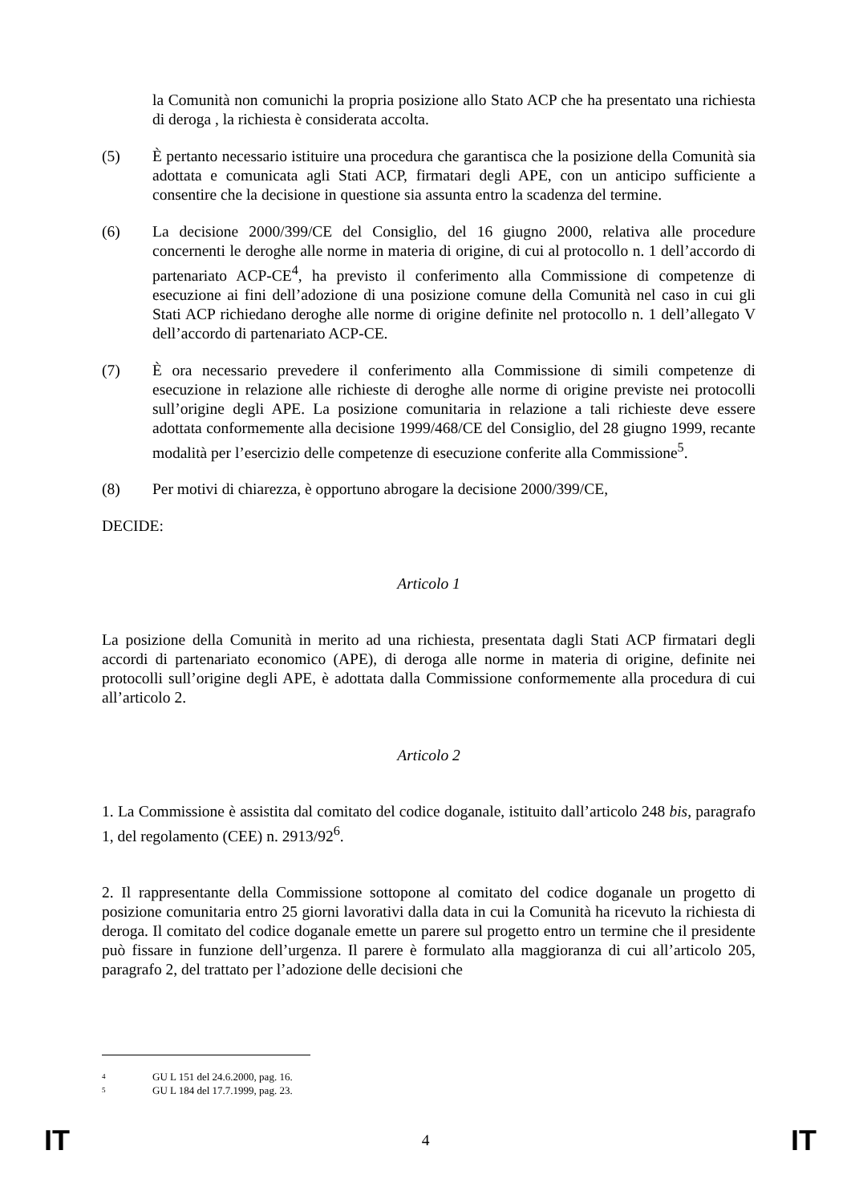la Comunità non comunichi la propria posizione allo Stato ACP che ha presentato una richiesta di deroga , la richiesta è considerata accolta.
(5) È pertanto necessario istituire una procedura che garantisca che la posizione della Comunità sia adottata e comunicata agli Stati ACP, firmatari degli APE, con un anticipo sufficiente a consentire che la decisione in questione sia assunta entro la scadenza del termine.
(6) La decisione 2000/399/CE del Consiglio, del 16 giugno 2000, relativa alle procedure concernenti le deroghe alle norme in materia di origine, di cui al protocollo n. 1 dell’accordo di partenariato ACP-CE<sup>4</sup>, ha previsto il conferimento alla Commissione di competenze di esecuzione ai fini dell’adozione di una posizione comune della Comunità nel caso in cui gli Stati ACP richiedano deroghe alle norme di origine definite nel protocollo n. 1 dell’allegato V dell’accordo di partenariato ACP-CE.
(7) È ora necessario prevedere il conferimento alla Commissione di simili competenze di esecuzione in relazione alle richieste di deroghe alle norme di origine previste nei protocolli sull’origine degli APE. La posizione comunitaria in relazione a tali richieste deve essere adottata conformemente alla decisione 1999/468/CE del Consiglio, del 28 giugno 1999, recante modalità per l’esercizio delle competenze di esecuzione conferite alla Commissione<sup>5</sup>.
(8) Per motivi di chiarezza, è opportuno abrogare la decisione 2000/399/CE,
DECIDE:
Articolo 1
La posizione della Comunità in merito ad una richiesta, presentata dagli Stati ACP firmatari degli accordi di partenariato economico (APE), di deroga alle norme in materia di origine, definite nei protocolli sull’origine degli APE, è adottata dalla Commissione conformemente alla procedura di cui all’articolo 2.
Articolo 2
1. La Commissione è assistita dal comitato del codice doganale, istituito dall’articolo 248 bis, paragrafo 1, del regolamento (CEE) n. 2913/92<sup>6</sup>.
2. Il rappresentante della Commissione sottopone al comitato del codice doganale un progetto di posizione comunitaria entro 25 giorni lavorativi dalla data in cui la Comunità ha ricevuto la richiesta di deroga. Il comitato del codice doganale emette un parere sul progetto entro un termine che il presidente può fissare in funzione dell’urgenza. Il parere è formulato alla maggioranza di cui all’articolo 205, paragrafo 2, del trattato per l’adozione delle decisioni che
4 GU L 151 del 24.6.2000, pag. 16.
5 GU L 184 del 17.7.1999, pag. 23.
IT 4 IT